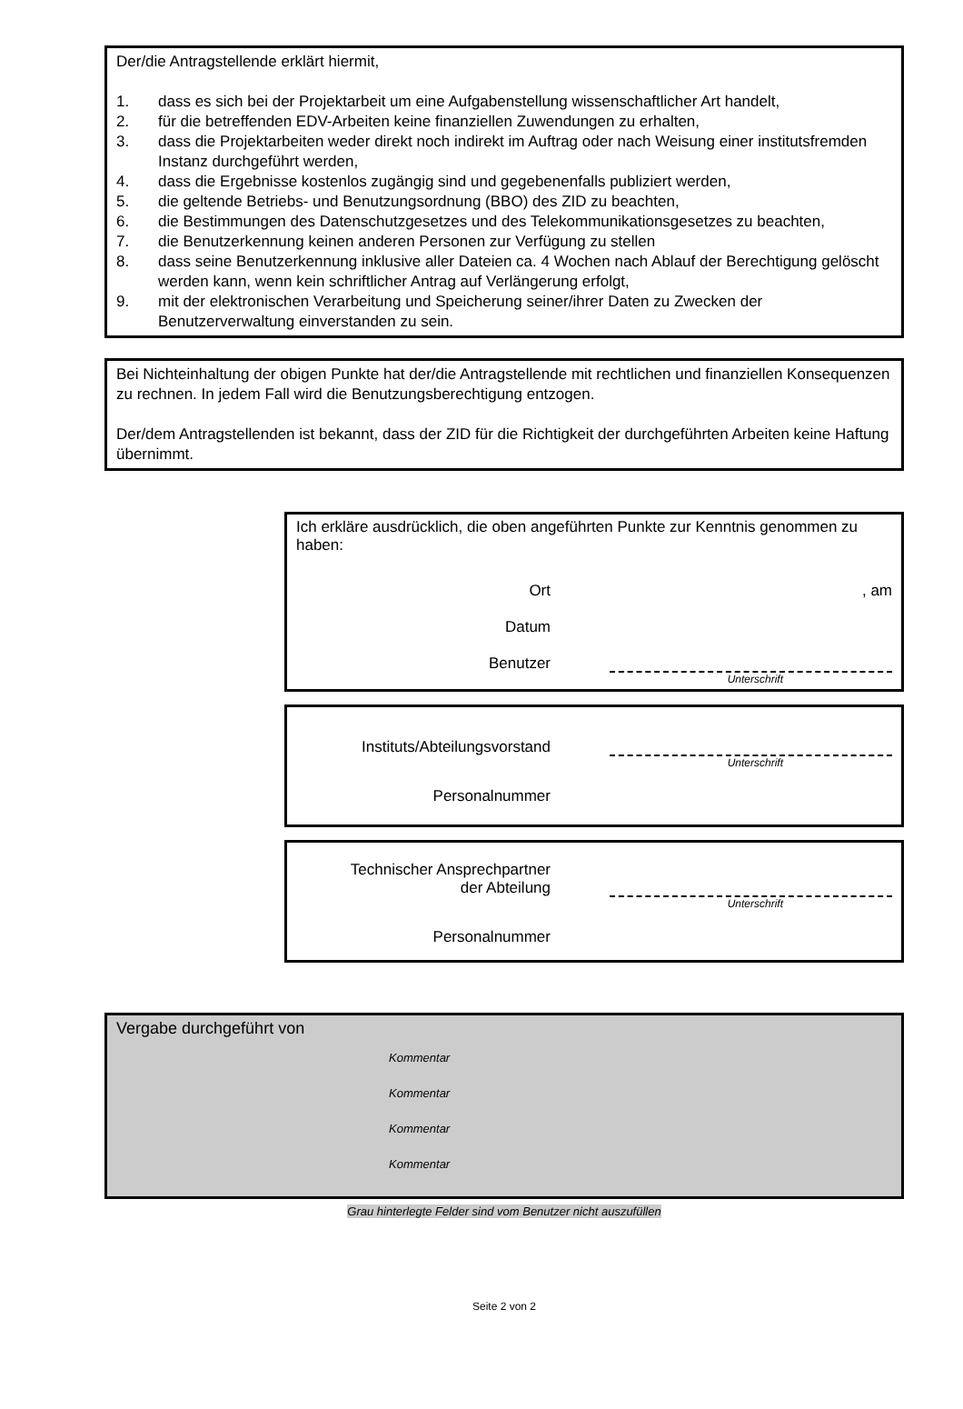Der/die Antragstellende erklärt hiermit,
1. dass es sich bei der Projektarbeit um eine Aufgabenstellung wissenschaftlicher Art handelt,
2. für die betreffenden EDV-Arbeiten keine finanziellen Zuwendungen zu erhalten,
3. dass die Projektarbeiten weder direkt noch indirekt im Auftrag oder nach Weisung einer institutsfremden Instanz durchgeführt werden,
4. dass die Ergebnisse kostenlos zugängig sind und gegebenenfalls publiziert werden,
5. die geltende Betriebs- und Benutzungsordnung (BBO) des ZID zu beachten,
6. die Bestimmungen des Datenschutzgesetzes und des Telekommunikationsgesetzes zu beachten,
7. die Benutzerkennung keinen anderen Personen zur Verfügung zu stellen
8. dass seine Benutzerkennung inklusive aller Dateien ca. 4 Wochen nach Ablauf der Berechtigung gelöscht werden kann, wenn kein schriftlicher Antrag auf Verlängerung erfolgt,
9. mit der elektronischen Verarbeitung und Speicherung seiner/ihrer Daten zu Zwecken der Benutzerverwaltung einverstanden zu sein.
Bei Nichteinhaltung der obigen Punkte hat der/die Antragstellende mit rechtlichen und finanziellen Konsequenzen zu rechnen. In jedem Fall wird die Benutzungsberechtigung entzogen.
Der/dem Antragstellenden ist bekannt, dass der ZID für die Richtigkeit der durchgeführten Arbeiten keine Haftung übernimmt.
Ich erkläre ausdrücklich, die oben angeführten Punkte zur Kenntnis genommen zu haben:
Ort, am
Datum
Benutzer
Unterschrift
Instituts/Abteilungsvorstand
Unterschrift
Personalnummer
Technischer Ansprechpartner
der Abteilung
Unterschrift
Personalnummer
Vergabe durchgeführt von
Kommentar
Kommentar
Kommentar
Kommentar
Grau hinterlegte Felder sind vom Benutzer nicht auszufüllen
Seite 2 von 2